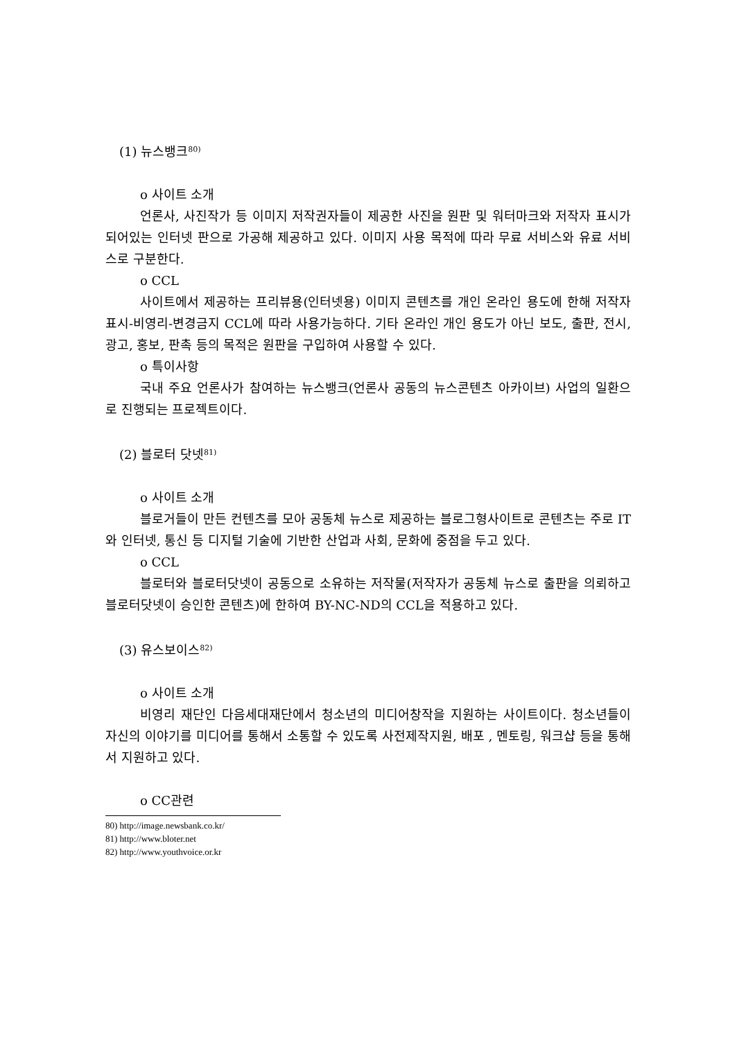(1) 뉴스뱅크<sup>80)</sup>
o 사이트 소개
언론사, 사진작가 등 이미지 저작권자들이 제공한 사진을 원판 및 워터마크와 저작자 표시가 되어있는 인터넷 판으로 가공해 제공하고 있다. 이미지 사용 목적에 따라 무료 서비스와 유료 서비스로 구분한다.
o CCL
사이트에서 제공하는 프리뷰용(인터넷용) 이미지 콘텐츠를 개인 온라인 용도에 한해 저작자표시-비영리-변경금지 CCL에 따라 사용가능하다. 기타 온라인 개인 용도가 아닌 보도, 출판, 전시, 광고, 홍보, 판촉 등의 목적은 원판을 구입하여 사용할 수 있다.
o 특이사항
국내 주요 언론사가 참여하는 뉴스뱅크(언론사 공동의 뉴스콘텐츠 아카이브) 사업의 일환으로 진행되는 프로젝트이다.
(2) 블로터 닷넷<sup>81)</sup>
o 사이트 소개
블로거들이 만든 컨텐츠를 모아 공동체 뉴스로 제공하는 블로그형사이트로 콘텐츠는 주로 IT와 인터넷, 통신 등 디지털 기술에 기반한 산업과 사회, 문화에 중점을 두고 있다.
o CCL
블로터와 블로터닷넷이 공동으로 소유하는 저작물(저작자가 공동체 뉴스로 출판을 의뢰하고 블로터닷넷이 승인한 콘텐츠)에 한하여 BY-NC-ND의 CCL을 적용하고 있다.
(3) 유스보이스<sup>82)</sup>
o 사이트 소개
비영리 재단인 다음세대재단에서 청소년의 미디어창작을 지원하는 사이트이다. 청소년들이 자신의 이야기를 미디어를 통해서 소통할 수 있도록 사전제작지원, 배포 , 멘토링, 워크샵 등을 통해서 지원하고 있다.
o CC관련
80) http://image.newsbank.co.kr/
81) http://www.bloter.net
82) http://www.youthvoice.or.kr